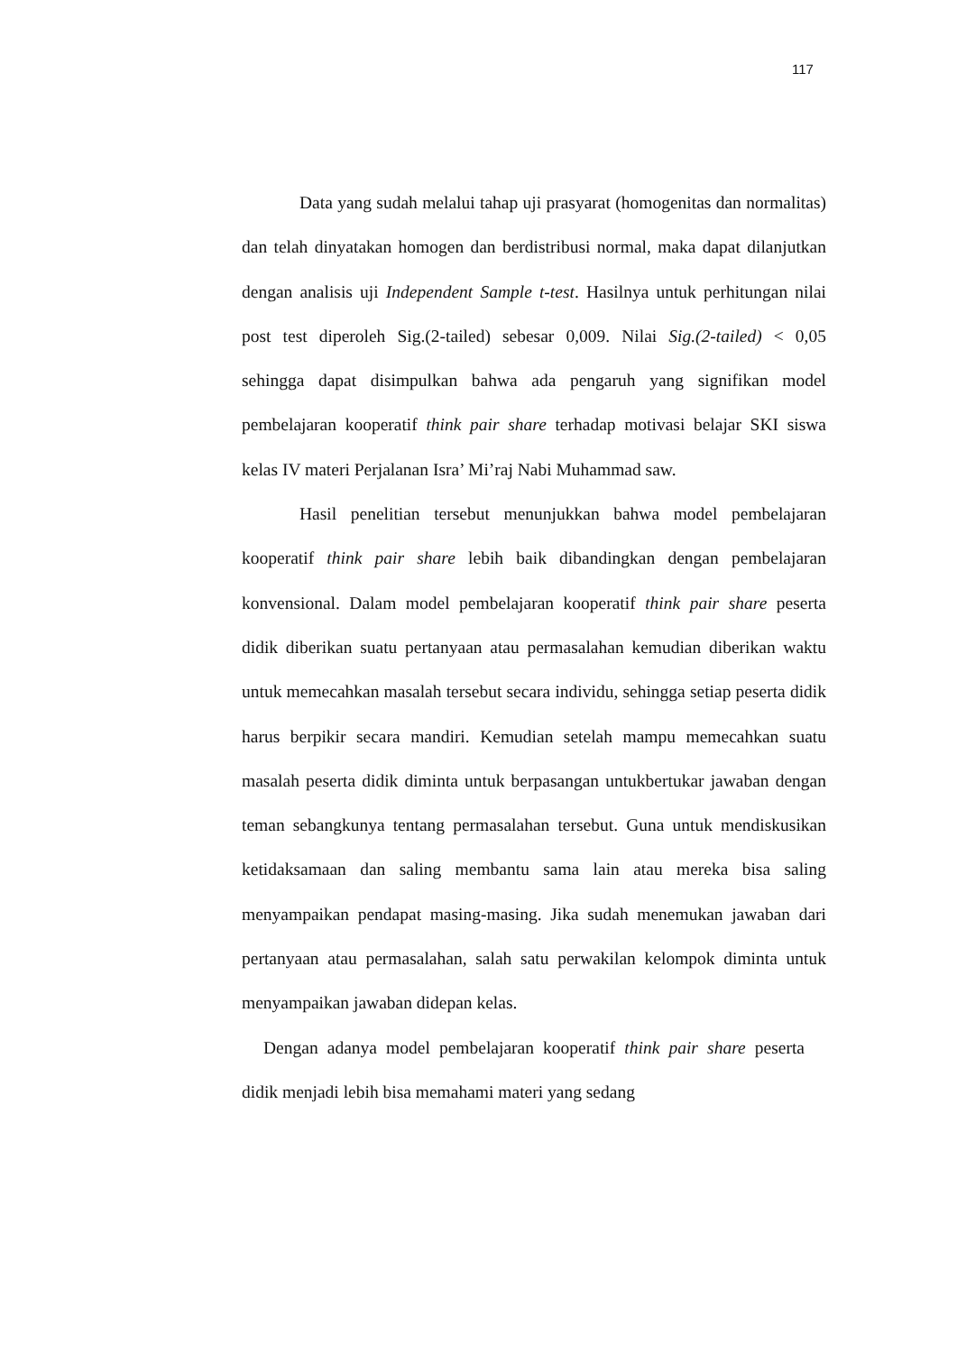117
Data yang sudah melalui tahap uji prasyarat (homogenitas dan normalitas) dan telah dinyatakan homogen dan berdistribusi normal, maka dapat dilanjutkan dengan analisis uji Independent Sample t-test. Hasilnya untuk perhitungan nilai post test diperoleh Sig.(2-tailed) sebesar 0,009. Nilai Sig.(2-tailed) < 0,05 sehingga dapat disimpulkan bahwa ada pengaruh yang signifikan model pembelajaran kooperatif think pair share terhadap motivasi belajar SKI siswa kelas IV materi Perjalanan Isra’ Mi’raj Nabi Muhammad saw.
Hasil penelitian tersebut menunjukkan bahwa model pembelajaran kooperatif think pair share lebih baik dibandingkan dengan pembelajaran konvensional. Dalam model pembelajaran kooperatif think pair share peserta didik diberikan suatu pertanyaan atau permasalahan kemudian diberikan waktu untuk memecahkan masalah tersebut secara individu, sehingga setiap peserta didik harus berpikir secara mandiri. Kemudian setelah mampu memecahkan suatu masalah peserta didik diminta untuk berpasangan untukbertukar jawaban dengan teman sebangkunya tentang permasalahan tersebut. Guna untuk mendiskusikan ketidaksamaan dan saling membantu sama lain atau mereka bisa saling menyampaikan pendapat masing-masing. Jika sudah menemukan jawaban dari pertanyaan atau permasalahan, salah satu perwakilan kelompok diminta untuk menyampaikan jawaban didepan kelas.
Dengan adanya model pembelajaran kooperatif think pair share peserta didik menjadi lebih bisa memahami materi yang sedang